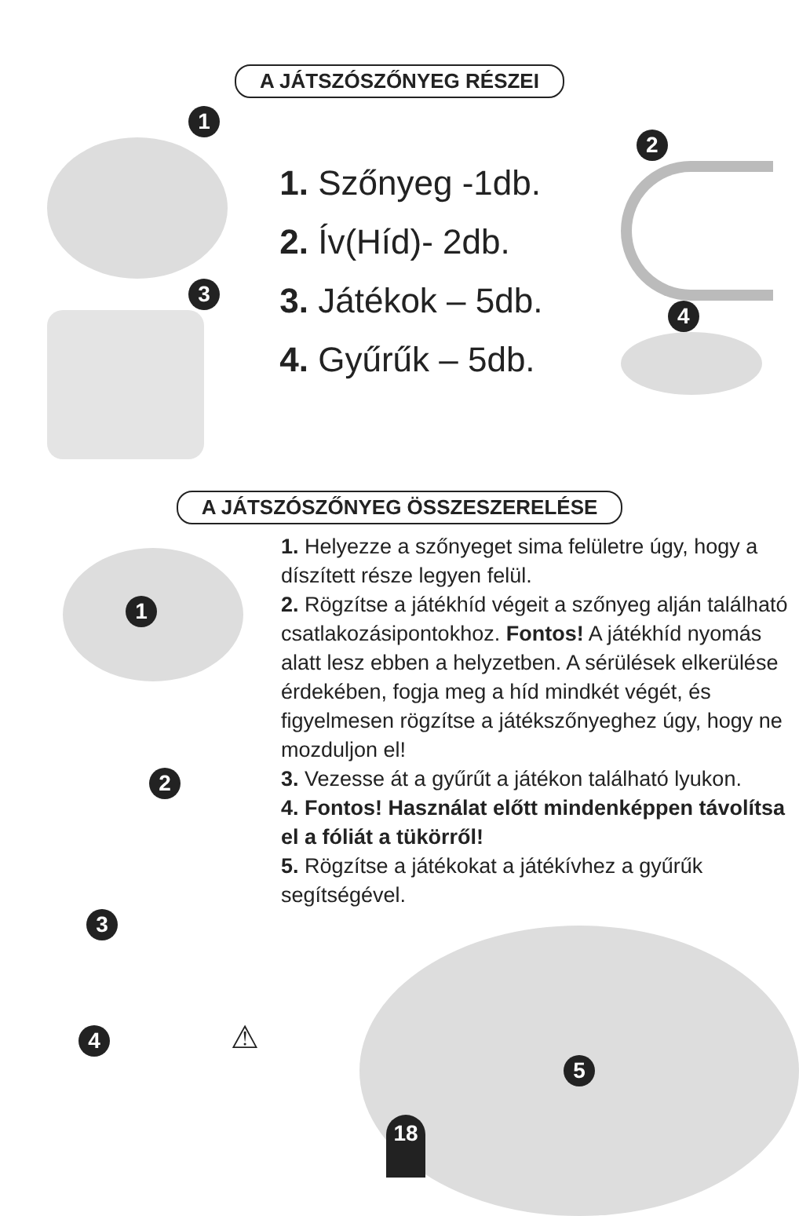A JÁTSZÓSZŐNYEG RÉSZEI
1 3
1. Szőnyeg -1db.
2. Ív(Híd)- 2db.
3. Játékok – 5db.
4. Gyűrűk – 5db.
2 4
A JÁTSZÓSZŐNYEG ÖSSZESZERELÉSE
1
2
3
4 ⚠
1. Helyezze a szőnyeget sima felületre úgy, hogy a díszített része legyen felül.
2. Rögzítse a játékhíd végeit a szőnyeg alján található csatlakozásipontokhoz. Fontos! A játékhíd nyomás alatt lesz ebben a helyzetben. A sérülések elkerülése érdekében, fogja meg a híd mindkét végét, és figyelmesen rögzítse a játékszőnyeghez úgy, hogy ne mozduljon el!
3. Vezesse át a gyűrűt a játékon található lyukon.
4. Fontos! Használat előtt mindenképpen távolítsa el a fóliát a tükörről!
5. Rögzítse a játékokat a játékívhez a gyűrűk segítségével.
5
18